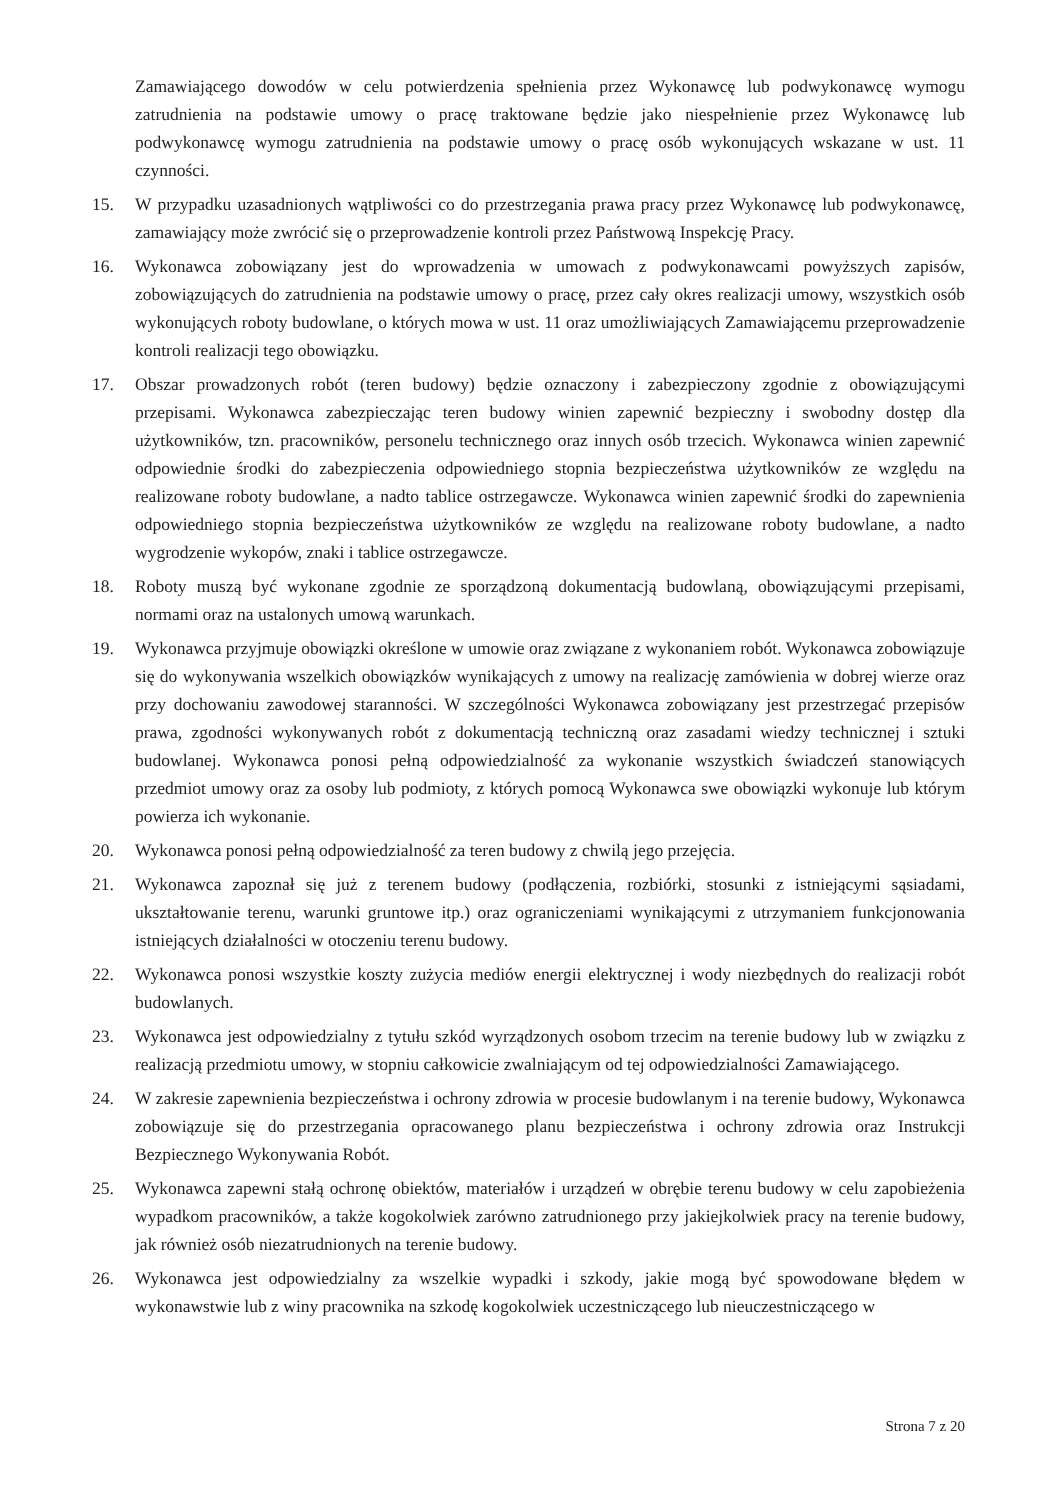Zamawiającego dowodów w celu potwierdzenia spełnienia przez Wykonawcę lub podwykonawcę wymogu zatrudnienia na podstawie umowy o pracę traktowane będzie jako niespełnienie przez Wykonawcę lub podwykonawcę wymogu zatrudnienia na podstawie umowy o pracę osób wykonujących wskazane w ust. 11 czynności.
15. W przypadku uzasadnionych wątpliwości co do przestrzegania prawa pracy przez Wykonawcę lub podwykonawcę, zamawiający może zwrócić się o przeprowadzenie kontroli przez Państwową Inspekcję Pracy.
16. Wykonawca zobowiązany jest do wprowadzenia w umowach z podwykonawcami powyższych zapisów, zobowiązujących do zatrudnienia na podstawie umowy o pracę, przez cały okres realizacji umowy, wszystkich osób wykonujących roboty budowlane, o których mowa w ust. 11 oraz umożliwiających Zamawiającemu przeprowadzenie kontroli realizacji tego obowiązku.
17. Obszar prowadzonych robót (teren budowy) będzie oznaczony i zabezpieczony zgodnie z obowiązującymi przepisami. Wykonawca zabezpieczając teren budowy winien zapewnić bezpieczny i swobodny dostęp dla użytkowników, tzn. pracowników, personelu technicznego oraz innych osób trzecich. Wykonawca winien zapewnić odpowiednie środki do zabezpieczenia odpowiedniego stopnia bezpieczeństwa użytkowników ze względu na realizowane roboty budowlane, a nadto tablice ostrzegawcze. Wykonawca winien zapewnić środki do zapewnienia odpowiedniego stopnia bezpieczeństwa użytkowników ze względu na realizowane roboty budowlane, a nadto wygrodzenie wykopów, znaki i tablice ostrzegawcze.
18. Roboty muszą być wykonane zgodnie ze sporządzoną dokumentacją budowlaną, obowiązującymi przepisami, normami oraz na ustalonych umową warunkach.
19. Wykonawca przyjmuje obowiązki określone w umowie oraz związane z wykonaniem robót. Wykonawca zobowiązuje się do wykonywania wszelkich obowiązków wynikających z umowy na realizację zamówienia w dobrej wierze oraz przy dochowaniu zawodowej staranności. W szczególności Wykonawca zobowiązany jest przestrzegać przepisów prawa, zgodności wykonywanych robót z dokumentacją techniczną oraz zasadami wiedzy technicznej i sztuki budowlanej. Wykonawca ponosi pełną odpowiedzialność za wykonanie wszystkich świadczeń stanowiących przedmiot umowy oraz za osoby lub podmioty, z których pomocą Wykonawca swe obowiązki wykonuje lub którym powierza ich wykonanie.
20. Wykonawca ponosi pełną odpowiedzialność za teren budowy z chwilą jego przejęcia.
21. Wykonawca zapoznał się już z terenem budowy (podłączenia, rozbiórki, stosunki z istniejącymi sąsiadami, ukształtowanie terenu, warunki gruntowe itp.) oraz ograniczeniami wynikającymi z utrzymaniem funkcjonowania istniejących działalności w otoczeniu terenu budowy.
22. Wykonawca ponosi wszystkie koszty zużycia mediów energii elektrycznej i wody niezbędnych do realizacji robót budowlanych.
23. Wykonawca jest odpowiedzialny z tytułu szkód wyrządzonych osobom trzecim na terenie budowy lub w związku z realizacją przedmiotu umowy, w stopniu całkowicie zwalniającym od tej odpowiedzialności Zamawiającego.
24. W zakresie zapewnienia bezpieczeństwa i ochrony zdrowia w procesie budowlanym i na terenie budowy, Wykonawca zobowiązuje się do przestrzegania opracowanego planu bezpieczeństwa i ochrony zdrowia oraz Instrukcji Bezpiecznego Wykonywania Robót.
25. Wykonawca zapewni stałą ochronę obiektów, materiałów i urządzeń w obrębie terenu budowy w celu zapobieżenia wypadkom pracowników, a także kogokolwiek zarówno zatrudnionego przy jakiejkolwiek pracy na terenie budowy, jak również osób niezatrudnionych na terenie budowy.
26. Wykonawca jest odpowiedzialny za wszelkie wypadki i szkody, jakie mogą być spowodowane błędem w wykonawstwie lub z winy pracownika na szkodę kogokolwiek uczestniczącego lub nieuczestniczącego w
Strona 7 z 20